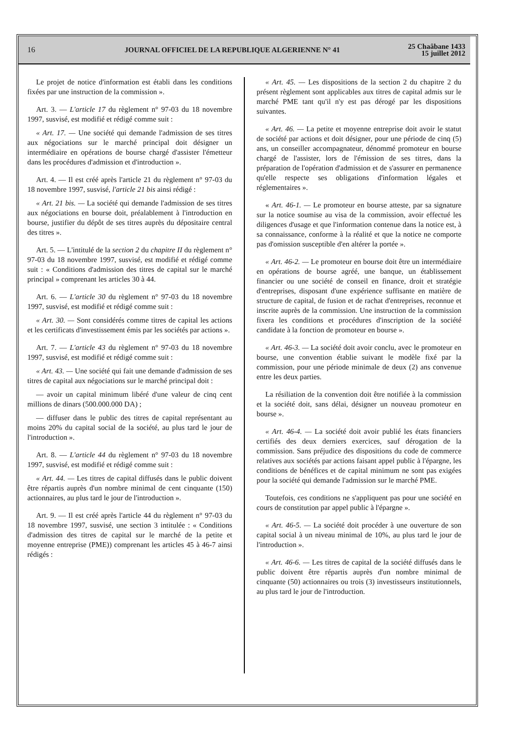16
JOURNAL OFFICIEL DE LA REPUBLIQUE ALGERIENNE N° 41
25 Chaâbane 1433
15 juillet 2012
Le projet de notice d'information est établi dans les conditions fixées par une instruction de la commission ».
Art. 3. — L'article 17 du règlement n° 97-03 du 18 novembre 1997, susvisé, est modifié et rédigé comme suit :
« Art. 17. — Une société qui demande l'admission de ses titres aux négociations sur le marché principal doit désigner un intermédiaire en opérations de bourse chargé d'assister l'émetteur dans les procédures d'admission et d'introduction ».
Art. 4. — Il est créé après l'article 21 du règlement n° 97-03 du 18 novembre 1997, susvisé, l'article 21 bis ainsi rédigé :
« Art. 21 bis. — La société qui demande l'admission de ses titres aux négociations en bourse doit, préalablement à l'introduction en bourse, justifier du dépôt de ses titres auprès du dépositaire central des titres ».
Art. 5. — L'intitulé de la section 2 du chapitre II du règlement n° 97-03 du 18 novembre 1997, susvisé, est modifié et rédigé comme suit : « Conditions d'admission des titres de capital sur le marché principal » comprenant les articles 30 à 44.
Art. 6. — L'article 30 du règlement n° 97-03 du 18 novembre 1997, susvisé, est modifié et rédigé comme suit :
« Art. 30. — Sont considérés comme titres de capital les actions et les certificats d'investissement émis par les sociétés par actions ».
Art. 7. — L'article 43 du règlement n° 97-03 du 18 novembre 1997, susvisé, est modifié et rédigé comme suit :
« Art. 43. — Une société qui fait une demande d'admission de ses titres de capital aux négociations sur le marché principal doit :
— avoir un capital minimum libéré d'une valeur de cinq cent millions de dinars (500.000.000 DA) ;
— diffuser dans le public des titres de capital représentant au moins 20% du capital social de la société, au plus tard le jour de l'introduction ».
Art. 8. — L'article 44 du règlement n° 97-03 du 18 novembre 1997, susvisé, est modifié et rédigé comme suit :
« Art. 44. — Les titres de capital diffusés dans le public doivent être répartis auprès d'un nombre minimal de cent cinquante (150) actionnaires, au plus tard le jour de l'introduction ».
Art. 9. — Il est créé après l'article 44 du règlement n° 97-03 du 18 novembre 1997, susvisé, une section 3 intitulée : « Conditions d'admission des titres de capital sur le marché de la petite et moyenne entreprise (PME)) comprenant les articles 45 à 46-7 ainsi rédigés :
« Art. 45. — Les dispositions de la section 2 du chapitre 2 du présent règlement sont applicables aux titres de capital admis sur le marché PME tant qu'il n'y est pas dérogé par les dispositions suivantes.
« Art. 46. — La petite et moyenne entreprise doit avoir le statut de société par actions et doit désigner, pour une période de cinq (5) ans, un conseiller accompagnateur, dénommé promoteur en bourse chargé de l'assister, lors de l'émission de ses titres, dans la préparation de l'opération d'admission et de s'assurer en permanence qu'elle respecte ses obligations d'information légales et réglementaires ».
« Art. 46-1. — Le promoteur en bourse atteste, par sa signature sur la notice soumise au visa de la commission, avoir effectué les diligences d'usage et que l'information contenue dans la notice est, à sa connaissance, conforme à la réalité et que la notice ne comporte pas d'omission susceptible d'en altérer la portée ».
« Art. 46-2. — Le promoteur en bourse doit être un intermédiaire en opérations de bourse agréé, une banque, un établissement financier ou une société de conseil en finance, droit et stratégie d'entreprises, disposant d'une expérience suffisante en matière de structure de capital, de fusion et de rachat d'entreprises, reconnue et inscrite auprès de la commission. Une instruction de la commission fixera les conditions et procédures d'inscription de la société candidate à la fonction de promoteur en bourse ».
« Art. 46-3. — La société doit avoir conclu, avec le promoteur en bourse, une convention établie suivant le modèle fixé par la commission, pour une période minimale de deux (2) ans convenue entre les deux parties.
La résiliation de la convention doit être notifiée à la commission et la société doit, sans délai, désigner un nouveau promoteur en bourse ».
« Art. 46-4. — La société doit avoir publié les états financiers certifiés des deux derniers exercices, sauf dérogation de la commission. Sans préjudice des dispositions du code de commerce relatives aux sociétés par actions faisant appel public à l'épargne, les conditions de bénéfices et de capital minimum ne sont pas exigées pour la société qui demande l'admission sur le marché PME.
Toutefois, ces conditions ne s'appliquent pas pour une société en cours de constitution par appel public à l'épargne ».
« Art. 46-5. — La société doit procéder à une ouverture de son capital social à un niveau minimal de 10%, au plus tard le jour de l'introduction ».
« Art. 46-6. — Les titres de capital de la société diffusés dans le public doivent être répartis auprès d'un nombre minimal de cinquante (50) actionnaires ou trois (3) investisseurs institutionnels, au plus tard le jour de l'introduction.